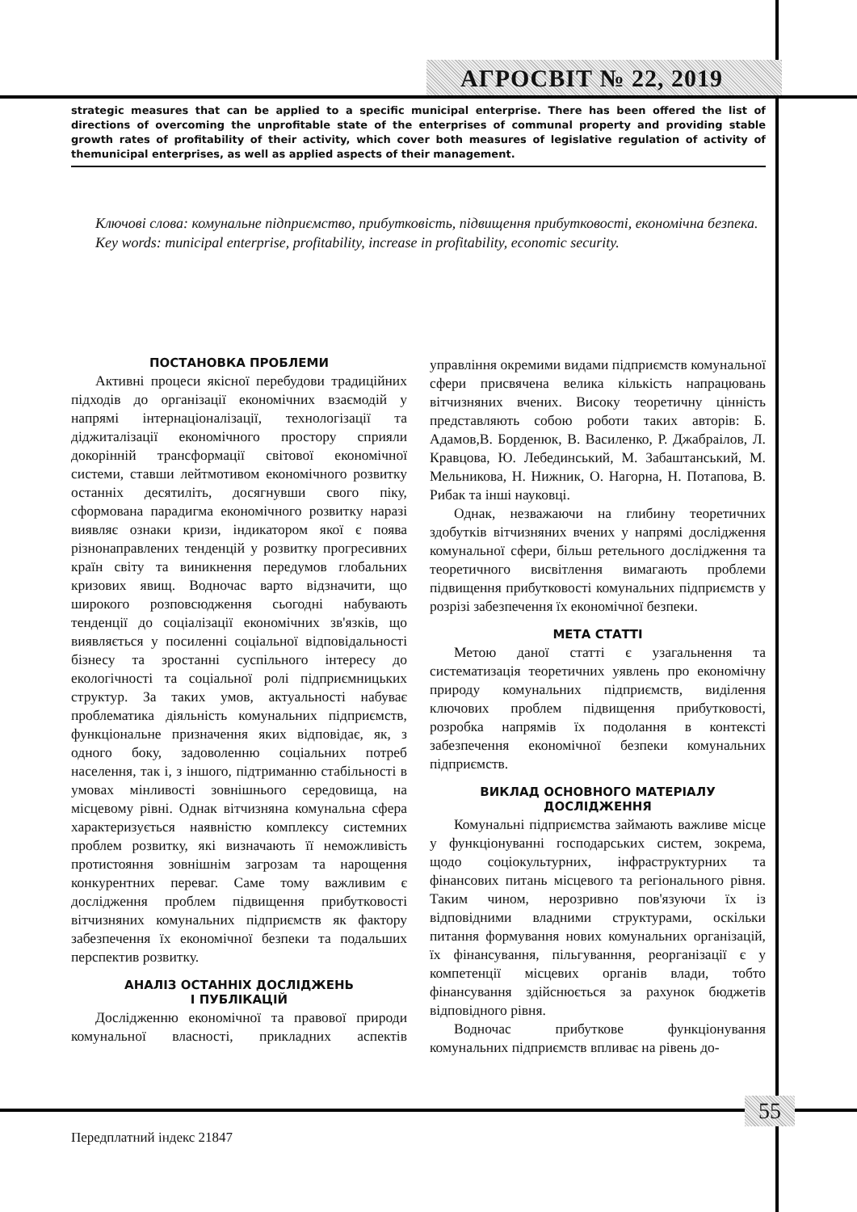АГРОСВІТ № 22, 2019
strategic measures that can be applied to a specific municipal enterprise. There has been offered the list of directions of overcoming the unprofitable state of the enterprises of communal property and providing stable growth rates of profitability of their activity, which cover both measures of legislative regulation of activity of themunicipal enterprises, as well as applied aspects of their management.
Ключові слова: комунальне підприємство, прибутковість, підвищення прибутковості, економічна безпека.
Key words: municipal enterprise, profitability, increase in profitability, economic security.
ПОСТАНОВКА ПРОБЛЕМИ
Активні процеси якісної перебудови традиційних підходів до організації економічних взаємодій у напрямі інтернаціоналізації, технологізації та діджиталізації економічного простору сприяли докорінній трансформації світової економічної системи, ставши лейтмотивом економічного розвитку останніх десятиліть, досягнувши свого піку, сформована парадигма економічного розвитку наразі виявляє ознаки кризи, індикатором якої є поява різнонаправлених тенденцій у розвитку прогресивних країн світу та виникнення передумов глобальних кризових явищ. Водночас варто відзначити, що широкого розповсюдження сьогодні набувають тенденції до соціалізації економічних зв'язків, що виявляється у посиленні соціальної відповідальності бізнесу та зростанні суспільного інтересу до екологічності та соціальної ролі підприємницьких структур. За таких умов, актуальності набуває проблематика діяльність комунальних підприємств, функціональне призначення яких відповідає, як, з одного боку, задоволенню соціальних потреб населення, так і, з іншого, підтриманню стабільності в умовах мінливості зовнішнього середовища, на місцевому рівні. Однак вітчизняна комунальна сфера характеризується наявністю комплексу системних проблем розвитку, які визначають її неможливість протистояння зовнішнім загрозам та нарощення конкурентних переваг. Саме тому важливим є дослідження проблем підвищення прибутковості вітчизняних комунальних підприємств як фактору забезпечення їх економічної безпеки та подальших перспектив розвитку.
АНАЛІЗ ОСТАННІХ ДОСЛІДЖЕНЬ
І ПУБЛІКАЦІЙ
Дослідженню економічної та правової природи комунальної власності, прикладних аспектів управління окремими видами підприємств комунальної сфери присвячена велика кількість напрацювань вітчизняних вчених. Високу теоретичну цінність представляють собою роботи таких авторів: Б. Адамов,В. Борденюк, В. Василенко, Р. Джабраілов, Л. Кравцова, Ю. Лебединський, М. Забаштанський, М. Мельникова, Н. Нижник, О. Нагорна, Н. Потапова, В. Рибак та інші науковці.
Однак, незважаючи на глибину теоретичних здобутків вітчизняних вчених у напрямі дослідження комунальної сфери, більш ретельного дослідження та теоретичного висвітлення вимагають проблеми підвищення прибутковості комунальних підприємств у розрізі забезпечення їх економічної безпеки.
МЕТА СТАТТІ
Метою даної статті є узагальнення та систематизація теоретичних уявлень про економічну природу комунальних підприємств, виділення ключових проблем підвищення прибутковості, розробка напрямів їх подолання в контексті забезпечення економічної безпеки комунальних підприємств.
ВИКЛАД ОСНОВНОГО МАТЕРІАЛУ
ДОСЛІДЖЕННЯ
Комунальні підприємства займають важливе місце у функціонуванні господарських систем, зокрема, щодо соціокультурних, інфраструктурних та фінансових питань місцевого та регіонального рівня. Таким чином, нерозривно пов'язуючи їх із відповідними владними структурами, оскільки питання формування нових комунальних організацій, їх фінансування, пільгуванння, реорганізації є у компетенції місцевих органів влади, тобто фінансування здійснюється за рахунок бюджетів відповідного рівня.
Водночас прибуткове функціонування комунальних підприємств впливає на рівень до-
55
Передплатний індекс 21847